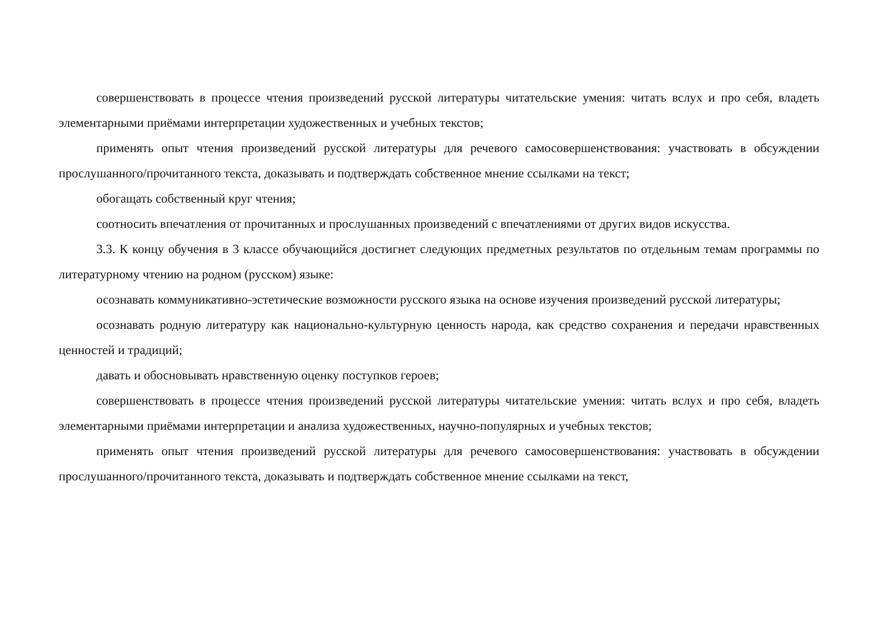совершенствовать в процессе чтения произведений русской литературы читательские умения: читать вслух и про себя, владеть элементарными приёмами интерпретации художественных и учебных текстов;
применять опыт чтения произведений русской литературы для речевого самосовершенствования: участвовать в обсуждении прослушанного/прочитанного текста, доказывать и подтверждать собственное мнение ссылками на текст;
обогащать собственный круг чтения;
соотносить впечатления от прочитанных и прослушанных произведений с впечатлениями от других видов искусства.
3.3. К концу обучения в 3 классе обучающийся достигнет следующих предметных результатов по отдельным темам программы по литературному чтению на родном (русском) языке:
осознавать коммуникативно-эстетические возможности русского языка на основе изучения произведений русской литературы;
осознавать родную литературу как национально-культурную ценность народа, как средство сохранения и передачи нравственных ценностей и традиций;
давать и обосновывать нравственную оценку поступков героев;
совершенствовать в процессе чтения произведений русской литературы читательские умения: читать вслух и про себя, владеть элементарными приёмами интерпретации и анализа художественных, научно-популярных и учебных текстов;
применять опыт чтения произведений русской литературы для речевого самосовершенствования: участвовать в обсуждении прослушанного/прочитанного текста, доказывать и подтверждать собственное мнение ссылками на текст,